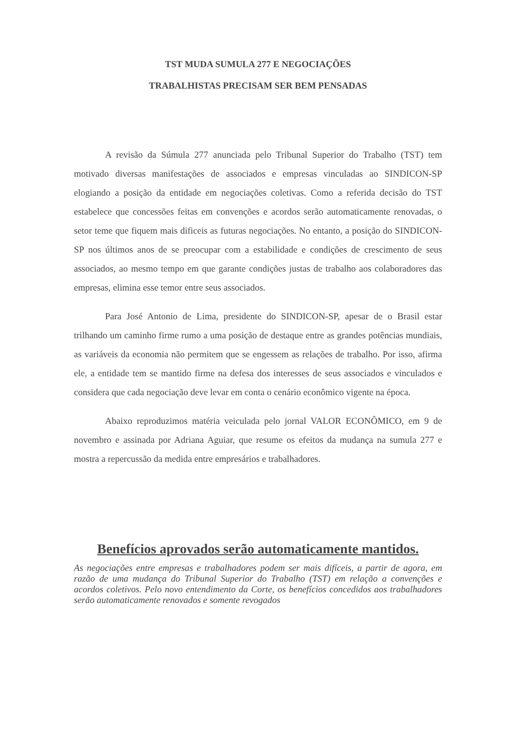TST MUDA SUMULA 277 E NEGOCIAÇÕES
TRABALHISTAS PRECISAM SER BEM PENSADAS
A revisão da Súmula 277 anunciada pelo Tribunal Superior do Trabalho (TST) tem motivado diversas manifestações de associados e empresas vinculadas ao SINDICON-SP elogiando a posição da entidade em negociações coletivas. Como a referida decisão do TST estabelece que concessões feitas em convenções e acordos serão automaticamente renovadas, o setor teme que fiquem mais dificeis as futuras negociações. No entanto, a posição do SINDICON-SP nos últimos anos de se preocupar com a estabilidade e condições de crescimento de seus associados, ao mesmo tempo em que garante condições justas de trabalho aos colaboradores das empresas, elimina esse temor entre seus associados.
Para José Antonio de Lima, presidente do SINDICON-SP, apesar de o Brasil estar trilhando um caminho firme rumo a uma posição de destaque entre as grandes potências mundiais, as variáveis da economia não permitem que se engessem as relações de trabalho. Por isso, afirma ele, a entidade tem se mantido firme na defesa dos interesses de seus associados e vinculados e considera que cada negociação deve levar em conta o cenário econômico vigente na época.
Abaixo reproduzimos matéria veiculada pelo jornal VALOR ECONÔMICO, em 9 de novembro e assinada por Adriana Aguiar, que resume os efeitos da mudança na sumula 277 e mostra a repercussão da medida entre empresários e trabalhadores.
Benefícios aprovados serão automaticamente mantidos.
As negociações entre empresas e trabalhadores podem ser mais difíceis, a partir de agora, em razão de uma mudança do Tribunal Superior do Trabalho (TST) em relação a convenções e acordos coletivos. Pelo novo entendimento da Corte, os benefícios concedidos aos trabalhadores serão automaticamente renovados e somente revogados